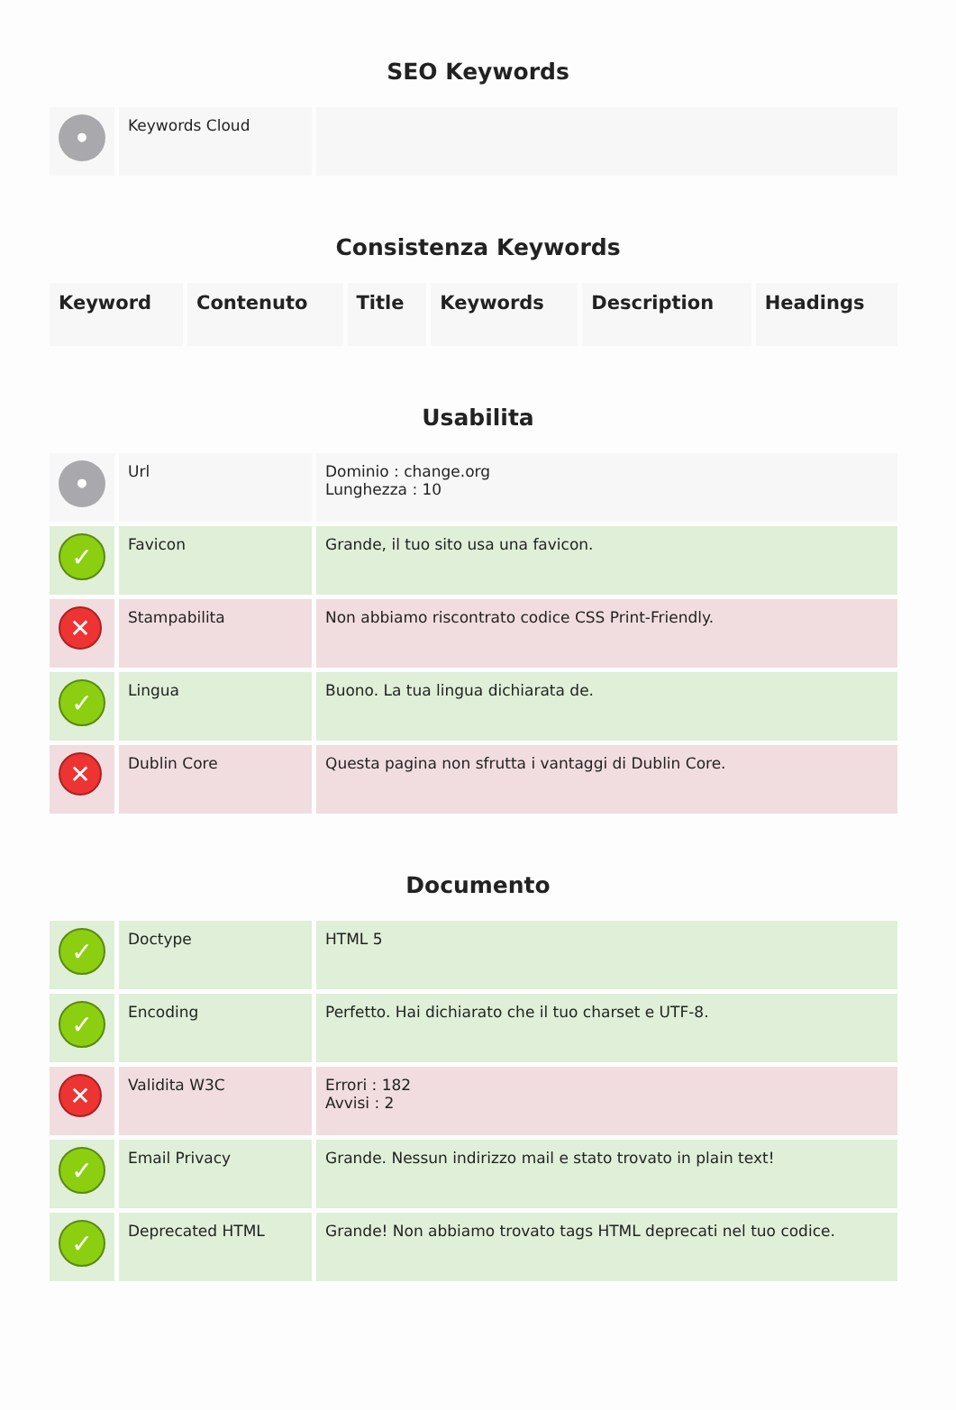SEO Keywords
| • | Keywords Cloud | |
Consistenza Keywords
| Keyword | Contenuto | Title | Keywords | Description | Headings |
| --- | --- | --- | --- | --- | --- |
Usabilita
| • | Url | Dominio : change.org Lunghezza : 10 |
| ✓ | Favicon | Grande, il tuo sito usa una favicon. |
| ✕ | Stampabilita | Non abbiamo riscontrato codice CSS Print-Friendly. |
| ✓ | Lingua | Buono. La tua lingua dichiarata de. |
| ✕ | Dublin Core | Questa pagina non sfrutta i vantaggi di Dublin Core. |
Documento
| ✓ | Doctype | HTML 5 |
| ✓ | Encoding | Perfetto. Hai dichiarato che il tuo charset e UTF-8. |
| ✕ | Validita W3C | Errori : 182 Avvisi : 2 |
| ✓ | Email Privacy | Grande. Nessun indirizzo mail e stato trovato in plain text! |
| ✓ | Deprecated HTML | Grande! Non abbiamo trovato tags HTML deprecati nel tuo codice. |